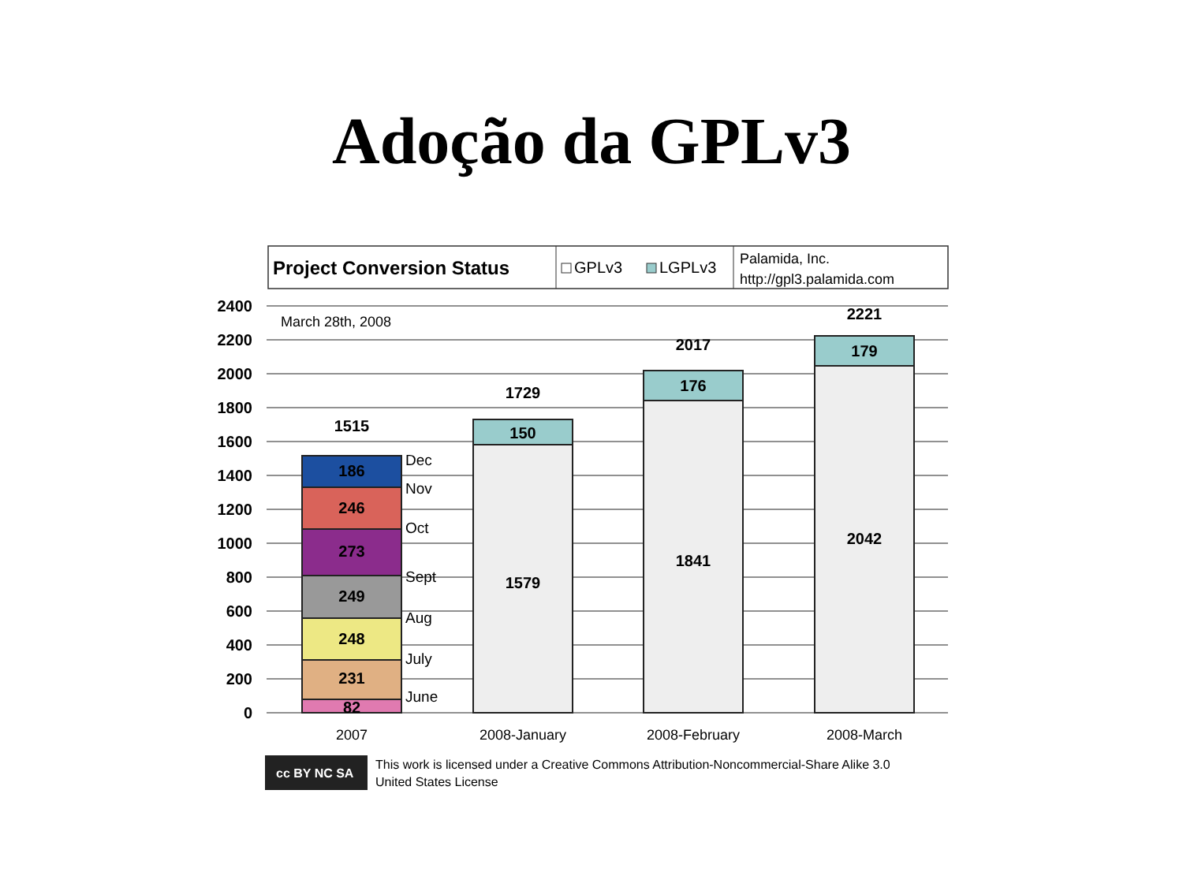Adoção da GPLv3
Project Conversion Status
GPLv3
LGPLv3
Palamida, Inc.
http://gpl3.palamida.com
2400
2200
2000
1800
1600
1400
1200
1000
800
600
400
200
0
March 28th, 2008
1515
186
246
273
249
248
231
82
1729
150
1579
2017
176
1841
2221
179
2042
Dec
Nov
Oct
Sept
Aug
July
June
2007
2008-January
2008-February
2008-March
cc BY NC SA
This work is licensed under a Creative Commons Attribution-Noncommercial-Share Alike 3.0
United States License